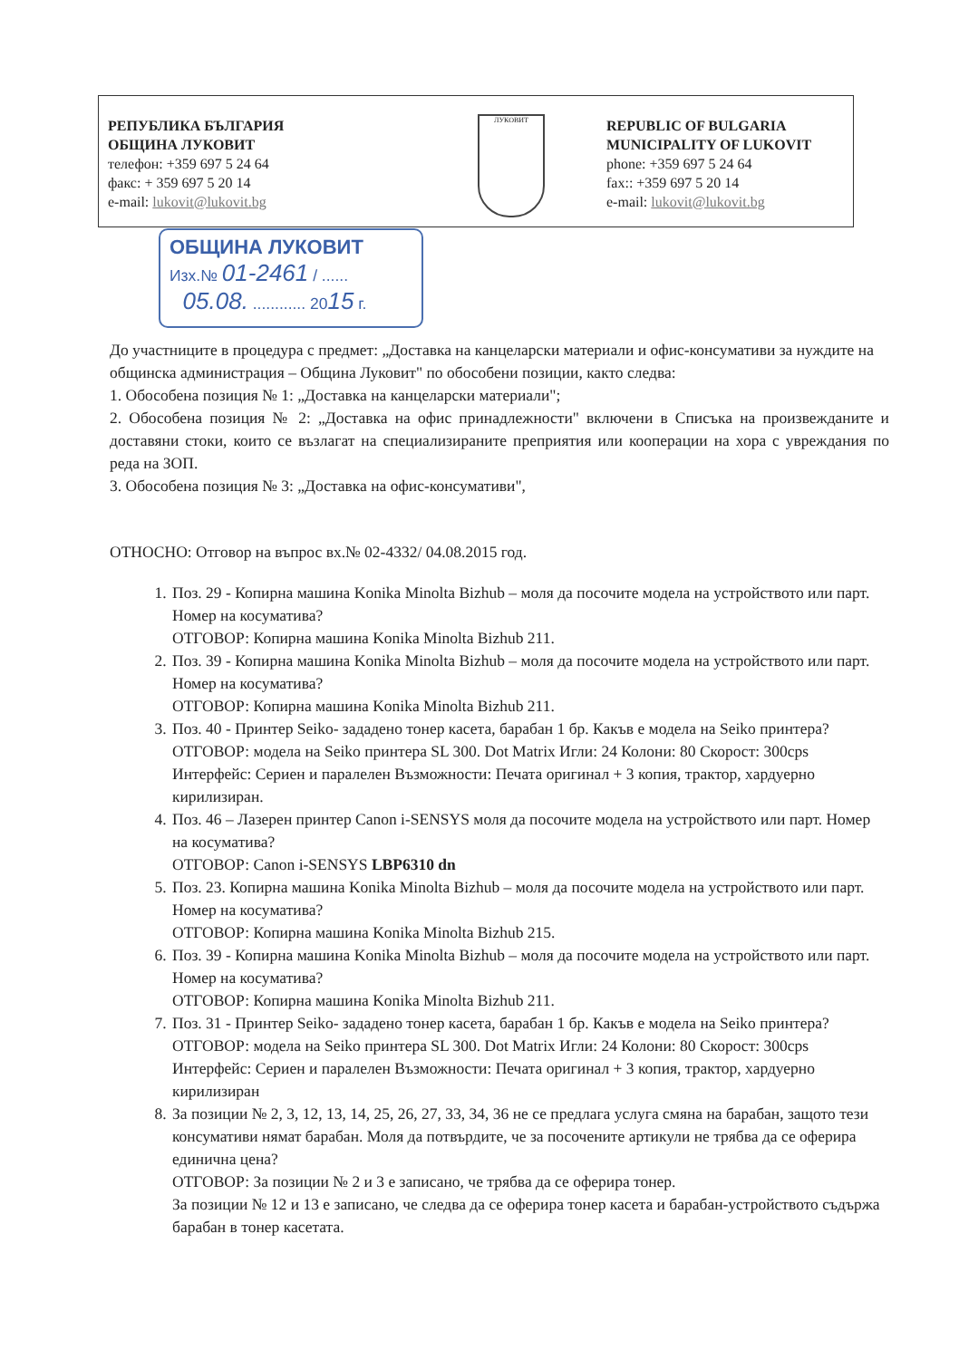РЕПУБЛИКА БЪЛГАРИЯ
ОБЩИНА ЛУКОВИТ
телефон: +359 697 5 24 64
факс: + 359 697 5 20 14
e-mail: lukovit@lukovit.bg
ЛУКОВИТ
REPUBLIC OF BULGARIA
MUNICIPALITY OF LUKOVIT
phone: +359 697 5 24 64
fax:: +359 697 5 20 14
e-mail: lukovit@lukovit.bg
ОБЩИНА ЛУКОВИТ
Изх.№ 01-2461 / ......
05.08. ............ 2015 г.
До участниците в процедура с предмет: „Доставка на канцеларски материали и офис-консумативи за нуждите на общинска администрация – Община Луковит" по обособени позиции, както следва:
1. Обособена позиция № 1: „Доставка на канцеларски материали";
2. Обособена позиция № 2: „Доставка на офис принадлежности" включени в Списъка на произвежданите и доставяни стоки, които се възлагат на специализираните преприятия или кооперации на хора с увреждания по реда на ЗОП.
3. Обособена позиция № 3: „Доставка на офис-консумативи",
ОТНОСНО: Отговор на въпрос вх.№ 02-4332/ 04.08.2015 год.
1. Поз. 29 - Копирна машина Konika Minolta Bizhub – моля да посочите модела на устройството или парт. Номер на косуматива?
ОТГОВОР: Копирна машина Konika Minolta Bizhub 211.
2. Поз. 39 - Копирна машина Konika Minolta Bizhub – моля да посочите модела на устройството или парт. Номер на косуматива?
ОТГОВОР: Копирна машина Konika Minolta Bizhub 211.
3. Поз. 40 - Принтер Seiko- зададено тонер касета, барабан 1 бр. Какъв е модела на Seiko принтера?
ОТГОВОР: модела на Seiko принтера SL 300. Dot Matrix Игли: 24 Колони: 80 Скорост: 300cps Интерфейс: Сериен и паралелен Възможности: Печата оригинал + 3 копия, трактор, хардуерно кирилизиран.
4. Поз. 46 – Лазерен принтер Canon i-SENSYS моля да посочите модела на устройството или парт. Номер на косуматива?
ОТГОВОР: Canon i-SENSYS LBP6310 dn
5. Поз. 23. Копирна машина Konika Minolta Bizhub – моля да посочите модела на устройството или парт. Номер на косуматива?
ОТГОВОР: Копирна машина Konika Minolta Bizhub 215.
6. Поз. 39 - Копирна машина Konika Minolta Bizhub – моля да посочите модела на устройството или парт. Номер на косуматива?
ОТГОВОР: Копирна машина Konika Minolta Bizhub 211.
7. Поз. 31 - Принтер Seiko- зададено тонер касета, барабан 1 бр. Какъв е модела на Seiko принтера?
ОТГОВОР: модела на Seiko принтера SL 300. Dot Matrix Игли: 24 Колони: 80 Скорост: 300cps Интерфейс: Сериен и паралелен Възможности: Печата оригинал + 3 копия, трактор, хардуерно кирилизиран
8. За позиции № 2, 3, 12, 13, 14, 25, 26, 27, 33, 34, 36 не се предлага услуга смяна на барабан, защото тези консумативи нямат барабан. Моля да потвърдите, че за посочените артикули не трябва да се оферира единична цена?
ОТГОВОР: За позиции № 2 и 3 е записано, че трябва да се оферира тонер.
За позиции № 12 и 13 е записано, че следва да се оферира тонер касета и барабан-устройството съдържа барабан в тонер касетата.